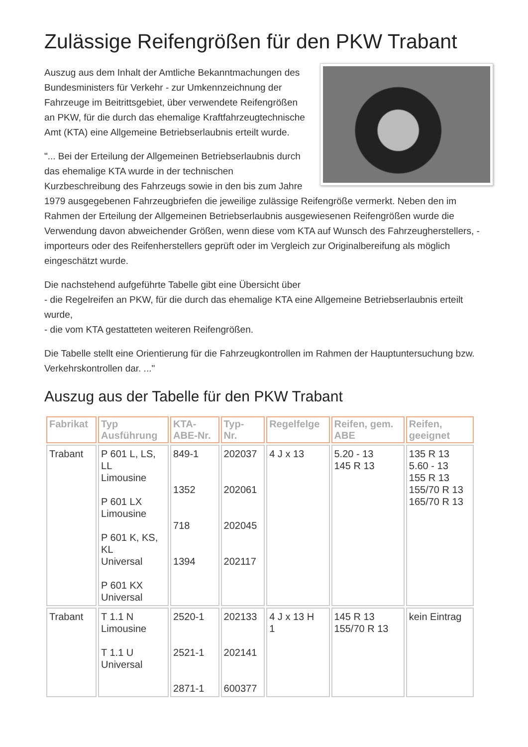Zulässige Reifengrößen für den PKW Trabant
Auszug aus dem Inhalt der Amtliche Bekanntmachungen des Bundesministers für Verkehr - zur Umkennzeichnung der Fahrzeuge im Beitrittsgebiet, über verwendete Reifengrößen an PKW, für die durch das ehemalige Kraftfahrzeugtechnische Amt (KTA) eine Allgemeine Betriebserlaubnis erteilt wurde.
"... Bei der Erteilung der Allgemeinen Betriebserlaubnis durch das ehemalige KTA wurde in der technischen Kurzbeschreibung des Fahrzeugs sowie in den bis zum Jahre 1979 ausgegebenen Fahrzeugbriefen die jeweilige zulässige Reifengröße vermerkt. Neben den im Rahmen der Erteilung der Allgemeinen Betriebserlaubnis ausgewiesenen Reifengrößen wurde die Verwendung davon abweichender Größen, wenn diese vom KTA auf Wunsch des Fahrzeugherstellers, -importeurs oder des Reifenherstellers geprüft oder im Vergleich zur Originalbereifung als möglich eingeschätzt wurde.
Die nachstehend aufgeführte Tabelle gibt eine Übersicht über
- die Regelreifen an PKW, für die durch das ehemalige KTA eine Allgemeine Betriebserlaubnis erteilt wurde,
- die vom KTA gestatteten weiteren Reifengrößen.
Die Tabelle stellt eine Orientierung für die Fahrzeugkontrollen im Rahmen der Hauptuntersuchung bzw. Verkehrskontrollen dar. ..."
Auszug aus der Tabelle für den PKW Trabant
| Fabrikat | Typ Ausführung | KTA- ABE-Nr. | Typ- Nr. | Regelfelge | Reifen, gem. ABE | Reifen, geeignet |
| --- | --- | --- | --- | --- | --- | --- |
| Trabant | P 601 L, LS, LL Limousine P 601 LX Limousine P 601 K, KS, KL Universal P 601 KX Universal | 849-1 1352 718 1394 | 202037 202061 202045 202117 | 4 J x 13 | 5.20 - 13 145 R 13 | 135 R 13 5.60 - 13 155 R 13 155/70 R 13 165/70 R 13 |
| Trabant | T 1.1 N Limousine T 1.1 U Universal | 2520-1 2521-1 2871-1 | 202133 202141 600377 | 4 J x 13 H 1 | 145 R 13 155/70 R 13 | kein Eintrag |